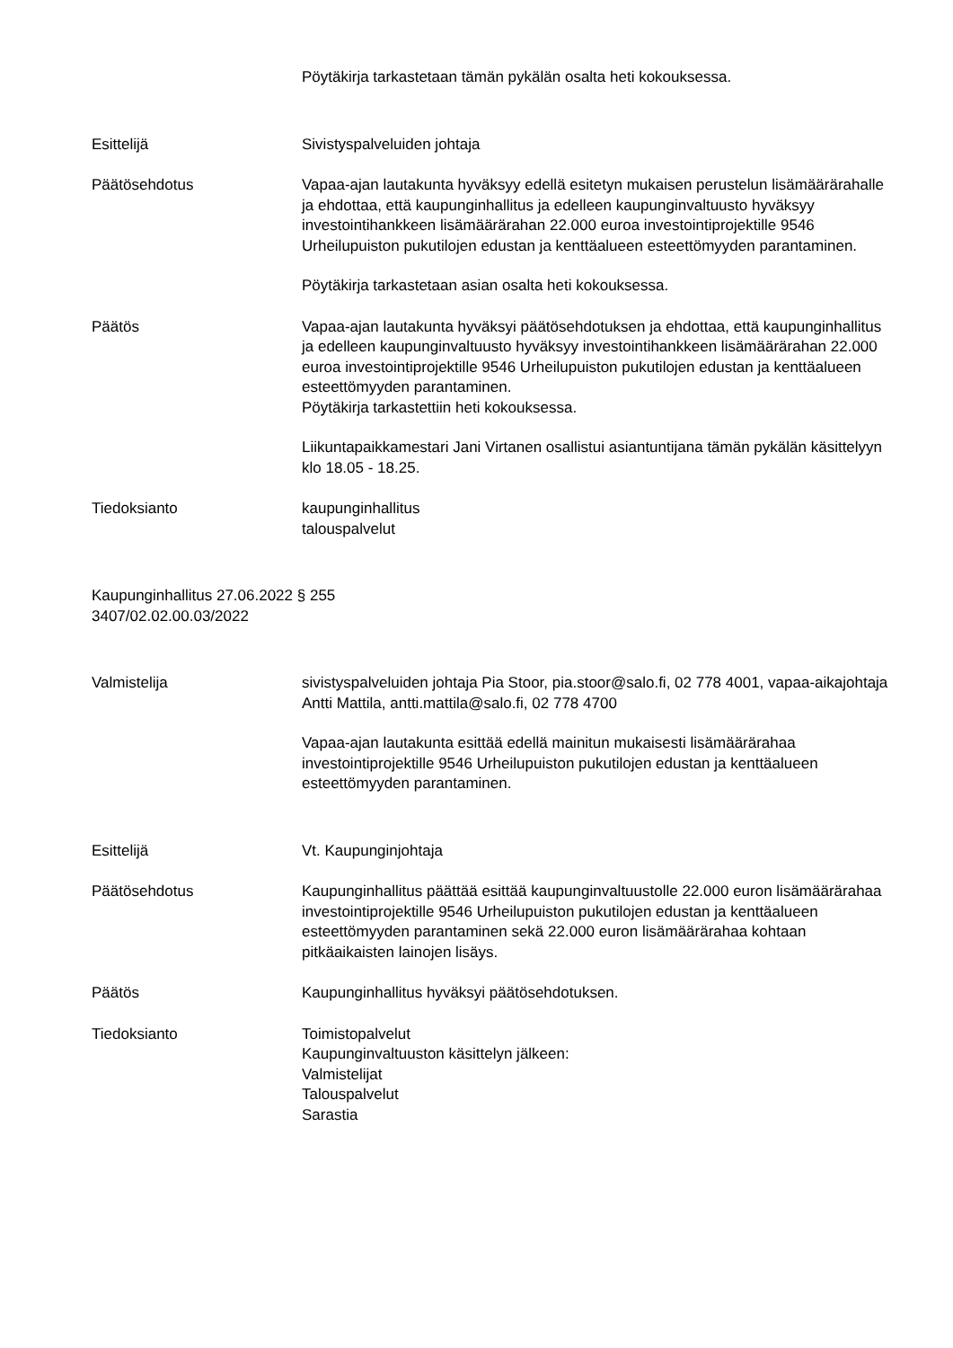Pöytäkirja tarkastetaan tämän pykälän osalta heti kokouksessa.
Esittelijä Sivistyspalveluiden johtaja
Päätösehdotus Vapaa-ajan lautakunta hyväksyy edellä esitetyn mukaisen perustelun lisämäärärahalle ja ehdottaa, että kaupunginhallitus ja edelleen kaupunginvaltuusto hyväksyy investointihankkeen lisämäärärahan 22.000 euroa investointiprojektille 9546 Urheilupuiston pukutilojen edustan ja kenttäalueen esteettömyyden parantaminen.
Pöytäkirja tarkastetaan asian osalta heti kokouksessa.
Päätös Vapaa-ajan lautakunta hyväksyi päätösehdotuksen ja ehdottaa, että kaupunginhallitus ja edelleen kaupunginvaltuusto hyväksyy investointihankkeen lisämäärärahan 22.000 euroa investointiprojektille 9546 Urheilupuiston pukutilojen edustan ja kenttäalueen esteettömyyden parantaminen.
Pöytäkirja tarkastettiin heti kokouksessa.
Liikuntapaikkamestari Jani Virtanen osallistui asiantuntijana tämän pykälän käsittelyyn klo 18.05 - 18.25.
Tiedoksianto kaupunginhallitus
talouspalvelut
Kaupunginhallitus 27.06.2022 § 255
3407/02.02.00.03/2022
Valmistelija sivistyspalveluiden johtaja Pia Stoor, pia.stoor@salo.fi, 02 778 4001, vapaa-aikajohtaja Antti Mattila, antti.mattila@salo.fi, 02 778 4700
Vapaa-ajan lautakunta esittää edellä mainitun mukaisesti lisämäärärahaa investointiprojektille 9546 Urheilupuiston pukutilojen edustan ja kenttäalueen esteettömyyden parantaminen.
Esittelijä Vt. Kaupunginjohtaja
Päätösehdotus Kaupunginhallitus päättää esittää kaupunginvaltuustolle 22.000 euron lisämäärärahaa investointiprojektille 9546 Urheilupuiston pukutilojen edustan ja kenttäalueen esteettömyyden parantaminen sekä 22.000 euron lisämäärärahaa kohtaan pitkäaikaisten lainojen lisäys.
Päätös Kaupunginhallitus hyväksyi päätösehdotuksen.
Tiedoksianto Toimistopalvelut
Kaupunginvaltuuston käsittelyn jälkeen:
Valmistelijat
Talouspalvelut
Sarastia